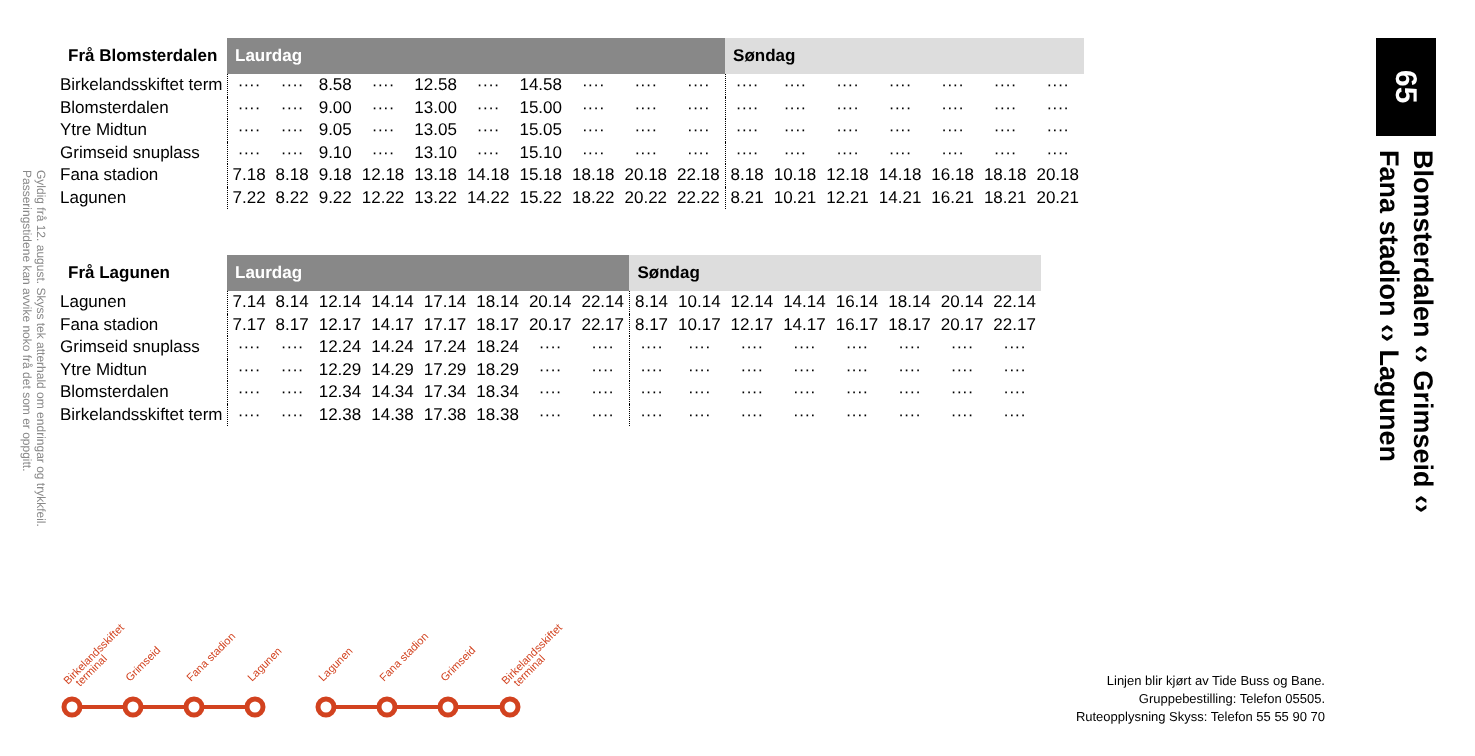Gyldig frå 12. august. Skyss tek atterhald om endringar og trykkfeil. Passeringstidene kan avvike noko frå det som er oppgitt.
| Frå Blomsterdalen | Laurdag | | | | | | | | | | Søndag | | | | | | |
| --- | --- | --- | --- | --- | --- | --- | --- | --- | --- | --- | --- | --- | --- | --- | --- | --- | --- |
| Birkelandsskiftet term | ···· | ···· | 8.58 | ···· | 12.58 | ···· | 14.58 | ···· | ···· | ···· | ···· | ···· | ···· | ···· | ···· | ···· | ···· |
| Blomsterdalen | ···· | ···· | 9.00 | ···· | 13.00 | ···· | 15.00 | ···· | ···· | ···· | ···· | ···· | ···· | ···· | ···· | ···· | ···· |
| Ytre Midtun | ···· | ···· | 9.05 | ···· | 13.05 | ···· | 15.05 | ···· | ···· | ···· | ···· | ···· | ···· | ···· | ···· | ···· | ···· |
| Grimseid snuplass | ···· | ···· | 9.10 | ···· | 13.10 | ···· | 15.10 | ···· | ···· | ···· | ···· | ···· | ···· | ···· | ···· | ···· | ···· |
| Fana stadion | 7.18 | 8.18 | 9.18 | 12.18 | 13.18 | 14.18 | 15.18 | 18.18 | 20.18 | 22.18 | 8.18 | 10.18 | 12.18 | 14.18 | 16.18 | 18.18 | 20.18 |
| Lagunen | 7.22 | 8.22 | 9.22 | 12.22 | 13.22 | 14.22 | 15.22 | 18.22 | 20.22 | 22.22 | 8.21 | 10.21 | 12.21 | 14.21 | 16.21 | 18.21 | 20.21 |
| Frå Lagunen | Laurdag | | | | | | | | Søndag | | | | | | | |
| --- | --- | --- | --- | --- | --- | --- | --- | --- | --- | --- | --- | --- | --- | --- | --- | --- |
| Lagunen | 7.14 | 8.14 | 12.14 | 14.14 | 17.14 | 18.14 | 20.14 | 22.14 | 8.14 | 10.14 | 12.14 | 14.14 | 16.14 | 18.14 | 20.14 | 22.14 |
| Fana stadion | 7.17 | 8.17 | 12.17 | 14.17 | 17.17 | 18.17 | 20.17 | 22.17 | 8.17 | 10.17 | 12.17 | 14.17 | 16.17 | 18.17 | 20.17 | 22.17 |
| Grimseid snuplass | ···· | ···· | 12.24 | 14.24 | 17.24 | 18.24 | ···· | ···· | ···· | ···· | ···· | ···· | ···· | ···· | ···· | ···· |
| Ytre Midtun | ···· | ···· | 12.29 | 14.29 | 17.29 | 18.29 | ···· | ···· | ···· | ···· | ···· | ···· | ···· | ···· | ···· | ···· |
| Blomsterdalen | ···· | ···· | 12.34 | 14.34 | 17.34 | 18.34 | ···· | ···· | ···· | ···· | ···· | ···· | ···· | ···· | ···· | ···· |
| Birkelandsskiftet term | ···· | ···· | 12.38 | 14.38 | 17.38 | 18.38 | ···· | ···· | ···· | ···· | ···· | ···· | ···· | ···· | ···· | ···· |
65
Blomsterdalen ‹› Grimseid ‹›
Fana stadion ‹› Lagunen
Birkelandsskiftet
terminal
Grimseid
Fana stadion
Lagunen
Lagunen
Fana stadion
Grimseid
Birkelandsskiftet
terminal
Linjen blir kjørt av Tide Buss og Bane.
Gruppebestilling: Telefon 05505.
Ruteopplysning Skyss: Telefon 55 55 90 70